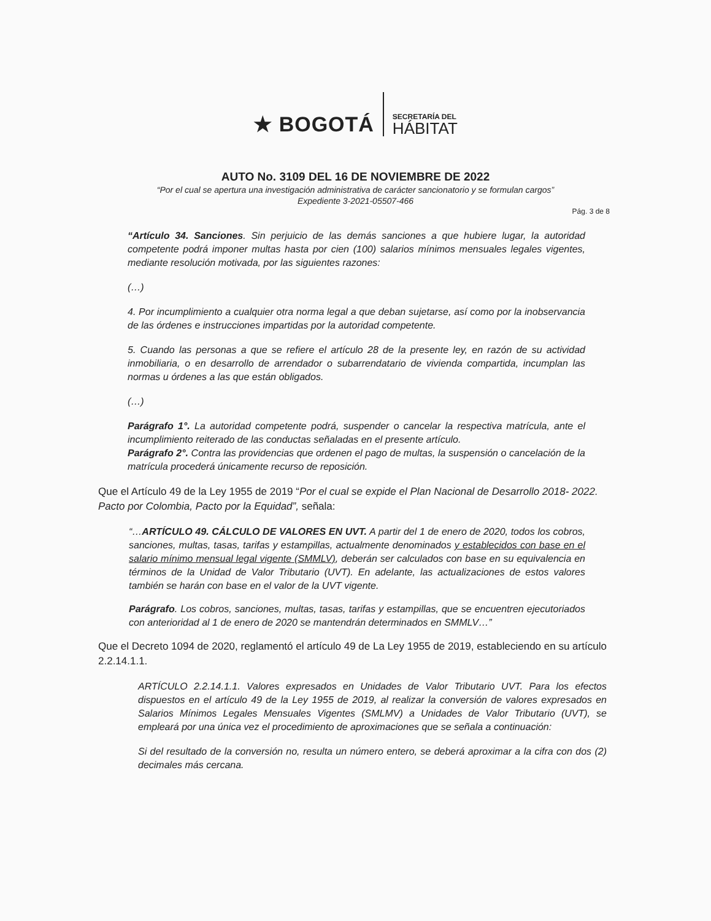★ BOGOTÁ
SECRETARÍA DEL
HÁBITAT
AUTO No. 3109 DEL 16 DE NOVIEMBRE DE 2022
“Por el cual se apertura una investigación administrativa de carácter sancionatorio y se formulan cargos”
Expediente 3-2021-05507-466
Pág. 3 de 8
“Artículo 34. Sanciones. Sin perjuicio de las demás sanciones a que hubiere lugar, la autoridad competente podrá imponer multas hasta por cien (100) salarios mínimos mensuales legales vigentes, mediante resolución motivada, por las siguientes razones:
(…)
4. Por incumplimiento a cualquier otra norma legal a que deban sujetarse, así como por la inobservancia de las órdenes e instrucciones impartidas por la autoridad competente.
5. Cuando las personas a que se refiere el artículo 28 de la presente ley, en razón de su actividad inmobiliaria, o en desarrollo de arrendador o subarrendatario de vivienda compartida, incumplan las normas u órdenes a las que están obligados.
(…)
Parágrafo 1°. La autoridad competente podrá, suspender o cancelar la respectiva matrícula, ante el incumplimiento reiterado de las conductas señaladas en el presente artículo.
Parágrafo 2°. Contra las providencias que ordenen el pago de multas, la suspensión o cancelación de la matrícula procederá únicamente recurso de reposición.
Que el Artículo 49 de la Ley 1955 de 2019 “Por el cual se expide el Plan Nacional de Desarrollo 2018- 2022. Pacto por Colombia, Pacto por la Equidad”, señala:
“…ARTÍCULO 49. CÁLCULO DE VALORES EN UVT. A partir del 1 de enero de 2020, todos los cobros, sanciones, multas, tasas, tarifas y estampillas, actualmente denominados y establecidos con base en el salario mínimo mensual legal vigente (SMMLV), deberán ser calculados con base en su equivalencia en términos de la Unidad de Valor Tributario (UVT). En adelante, las actualizaciones de estos valores también se harán con base en el valor de la UVT vigente.
Parágrafo. Los cobros, sanciones, multas, tasas, tarifas y estampillas, que se encuentren ejecutoriados con anterioridad al 1 de enero de 2020 se mantendrán determinados en SMMLV…”
Que el Decreto 1094 de 2020, reglamentó el artículo 49 de La Ley 1955 de 2019, estableciendo en su artículo 2.2.14.1.1.
ARTÍCULO 2.2.14.1.1. Valores expresados en Unidades de Valor Tributario UVT. Para los efectos dispuestos en el artículo 49 de la Ley 1955 de 2019, al realizar la conversión de valores expresados en Salarios Mínimos Legales Mensuales Vigentes (SMLMV) a Unidades de Valor Tributario (UVT), se empleará por una única vez el procedimiento de aproximaciones que se señala a continuación:
Si del resultado de la conversión no, resulta un número entero, se deberá aproximar a la cifra con dos (2) decimales más cercana.